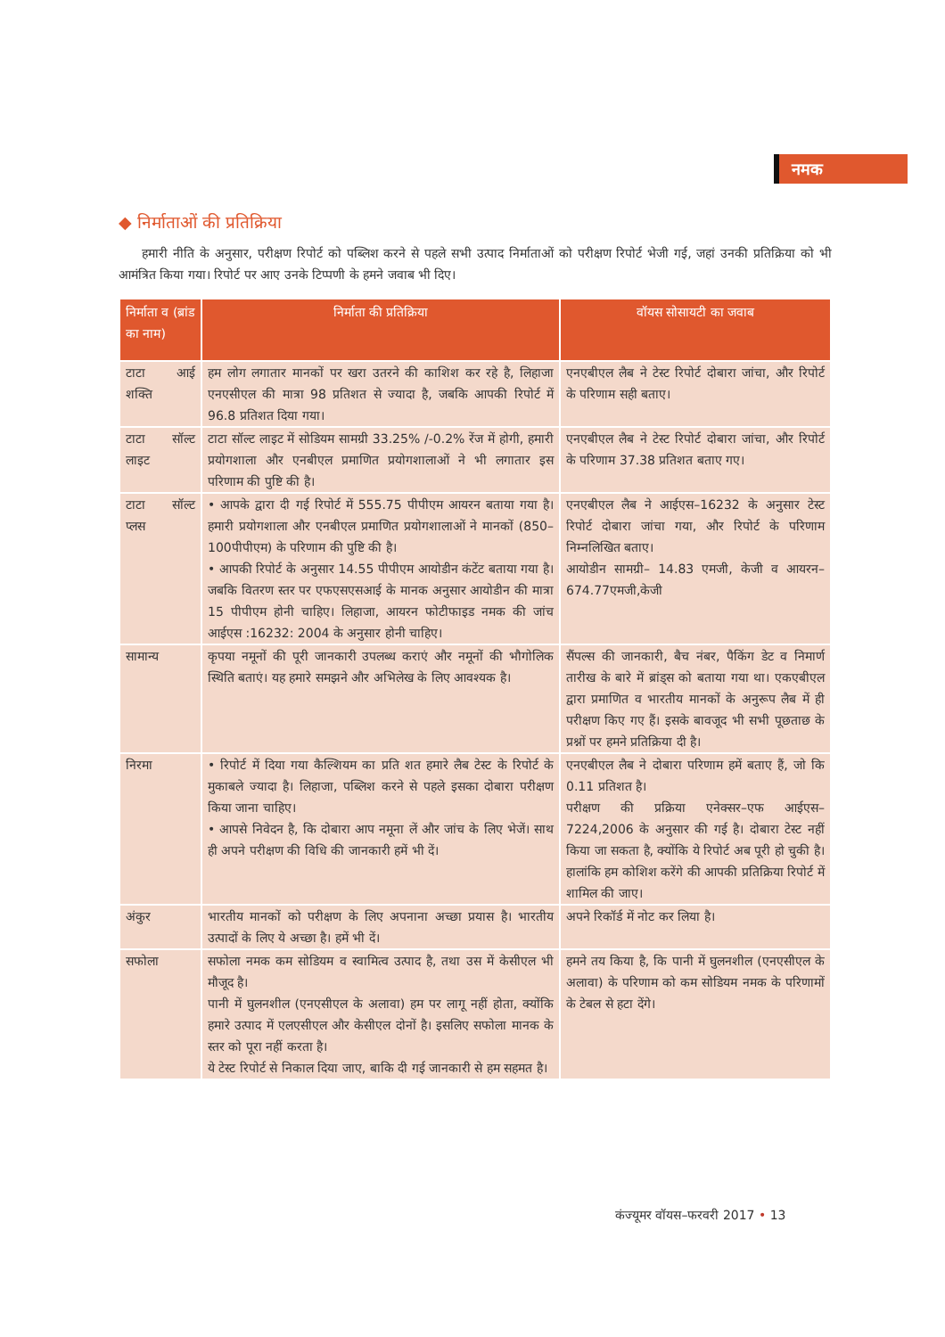नमक
◆ निर्माताओं की प्रतिक्रिया
हमारी नीति के अनुसार, परीक्षण रिपोर्ट को पब्लिश करने से पहले सभी उत्पाद निर्माताओं को परीक्षण रिपोर्ट भेजी गई, जहां उनकी प्रतिक्रिया को भी आमंत्रित किया गया। रिपोर्ट पर आए उनके टिप्पणी के हमने जवाब भी दिए।
| निर्माता व (ब्रांड का नाम) | निर्माता की प्रतिक्रिया | वॉयस सोसायटी का जवाब |
| --- | --- | --- |
| टाटा आई शक्ति | हम लोग लगातार मानकों पर खरा उतरने की काशिश कर रहे है, लिहाजा एनएसीएल की मात्रा 98 प्रतिशत से ज्यादा है, जबकि आपकी रिपोर्ट में 96.8 प्रतिशत दिया गया। | एनएबीएल लैब ने टेस्ट रिपोर्ट दोबारा जांचा, और रिपोर्ट के परिणाम सही बताए। |
| टाटा सॉल्ट लाइट | टाटा सॉल्ट लाइट में सोडियम सामग्री 33.25% /-0.2% रेंज में होगी, हमारी प्रयोगशाला और एनबीएल प्रमाणित प्रयोगशालाओं ने भी लगातार इस परिणाम की पुष्टि की है। | एनएबीएल लैब ने टेस्ट रिपोर्ट दोबारा जांचा, और रिपोर्ट के परिणाम 37.38 प्रतिशत बताए गए। |
| टाटा सॉल्ट प्लस | • आपके द्वारा दी गई रिपोर्ट में 555.75 पीपीएम आयरन बताया गया है। हमारी प्रयोगशाला और एनबीएल प्रमाणित प्रयोगशालाओं ने मानकों (850–100पीपीएम) के परिणाम की पुष्टि की है। • आपकी रिपोर्ट के अनुसार 14.55 पीपीएम आयोडीन कंटेंट बताया गया है। जबकि वितरण स्तर पर एफएसएसआई के मानक अनुसार आयोडीन की मात्रा 15 पीपीएम होनी चाहिए। लिहाजा, आयरन फोटीफाइड नमक की जांच आईएस :16232: 2004 के अनुसार होनी चाहिए। | एनएबीएल लैब ने आईएस–16232 के अनुसार टेस्ट रिपोर्ट दोबारा जांचा गया, और रिपोर्ट के परिणाम निम्नलिखित बताए। आयोडीन सामग्री– 14.83 एमजी, केजी व आयरन– 674.77एमजी,केजी |
| सामान्य | कृपया नमूनों की पूरी जानकारी उपलब्ध कराएं और नमूनों की भौगोलिक स्थिति बताएं। यह हमारे समझने और अभिलेख के लिए आवश्यक है। | सैंपल्स की जानकारी, बैच नंबर, पैकिंग डेट व निमार्ण तारीख के बारे में ब्रांड्स को बताया गया था। एकएबीएल द्वारा प्रमाणित व भारतीय मानकों के अनुरूप लैब में ही परीक्षण किए गए हैं। इसके बावजूद भी सभी पूछताछ के प्रश्नों पर हमने प्रतिक्रिया दी है। |
| निरमा | • रिपोर्ट में दिया गया कैल्शियम का प्रति शत हमारे लैब टेस्ट के रिपोर्ट के मुकाबले ज्यादा है। लिहाजा, पब्लिश करने से पहले इसका दोबारा परीक्षण किया जाना चाहिए। • आपसे निवेदन है, कि दोबारा आप नमूना लें और जांच के लिए भेजें। साथ ही अपने परीक्षण की विधि की जानकारी हमें भी दें। | एनएबीएल लैब ने दोबारा परिणाम हमें बताए हैं, जो कि 0.11 प्रतिशत है। परीक्षण की प्रक्रिया एनेक्सर–एफ आईएस–7224,2006 के अनुसार की गई है। दोबारा टेस्ट नहीं किया जा सकता है, क्योंकि ये रिपोर्ट अब पूरी हो चुकी है। हालांकि हम कोशिश करेंगे की आपकी प्रतिक्रिया रिपोर्ट में शामिल की जाए। |
| अंकुर | भारतीय मानकों को परीक्षण के लिए अपनाना अच्छा प्रयास है। भारतीय उत्पादों के लिए ये अच्छा है। हमें भी दें। | अपने रिकॉर्ड में नोट कर लिया है। |
| सफोला | सफोला नमक कम सोडियम व स्वामित्व उत्पाद है, तथा उस में केसीएल भी मौजूद है। पानी में घुलनशील (एनएसीएल के अलावा) हम पर लागू नहीं होता, क्योंकि हमारे उत्पाद में एलएसीएल और केसीएल दोनों है। इसलिए सफोला मानक के स्तर को पूरा नहीं करता है। ये टेस्ट रिपोर्ट से निकाल दिया जाए, बाकि दी गई जानकारी से हम सहमत है। | हमने तय किया है, कि पानी में घुलनशील (एनएसीएल के अलावा) के परिणाम को कम सोडियम नमक के परिणामों के टेबल से हटा देंगे। |
कंज्यूमर वॉयस–फरवरी 2017 • 13